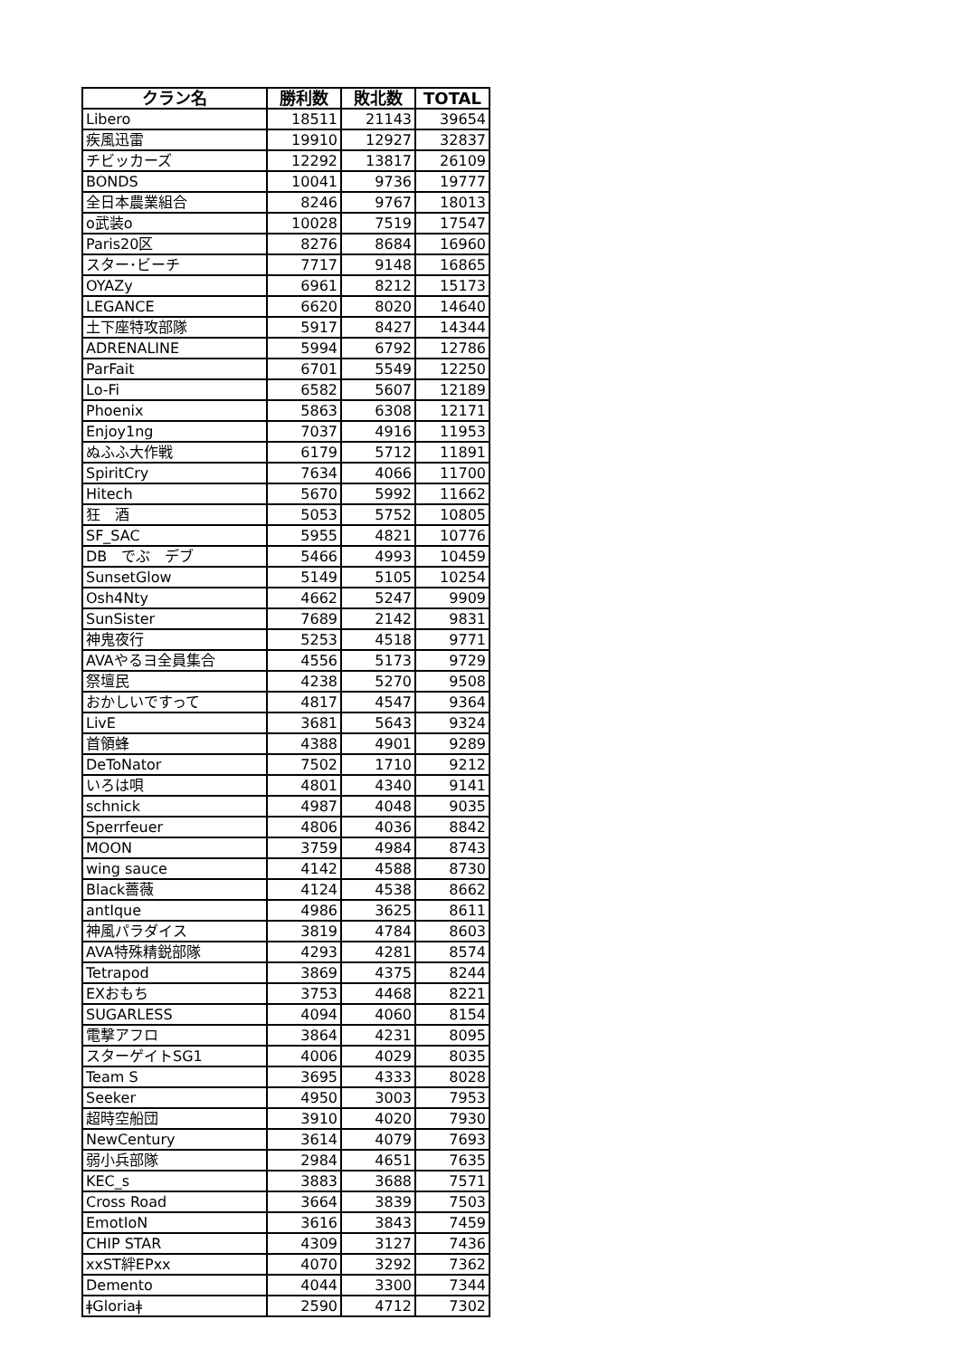| クラン名 | 勝利数 | 敗北数 | TOTAL |
| --- | --- | --- | --- |
| Libero | 18511 | 21143 | 39654 |
| 疾風迅雷 | 19910 | 12927 | 32837 |
| チビッカーズ | 12292 | 13817 | 26109 |
| BONDS | 10041 | 9736 | 19777 |
| 全日本農業組合 | 8246 | 9767 | 18013 |
| o武装o | 10028 | 7519 | 17547 |
| Paris20区 | 8276 | 8684 | 16960 |
| スター･ビーチ | 7717 | 9148 | 16865 |
| OYAZy | 6961 | 8212 | 15173 |
| LEGANCE | 6620 | 8020 | 14640 |
| 土下座特攻部隊 | 5917 | 8427 | 14344 |
| ADRENALINE | 5994 | 6792 | 12786 |
| ParFait | 6701 | 5549 | 12250 |
| Lo-Fi | 6582 | 5607 | 12189 |
| Phoenix | 5863 | 6308 | 12171 |
| Enjoy1ng | 7037 | 4916 | 11953 |
| ぬふふ大作戦 | 6179 | 5712 | 11891 |
| SpiritCry | 7634 | 4066 | 11700 |
| Hitech | 5670 | 5992 | 11662 |
| 狂 酒 | 5053 | 5752 | 10805 |
| SF_SAC | 5955 | 4821 | 10776 |
| DB でぶ デブ | 5466 | 4993 | 10459 |
| SunsetGlow | 5149 | 5105 | 10254 |
| Osh4Nty | 4662 | 5247 | 9909 |
| SunSister | 7689 | 2142 | 9831 |
| 神鬼夜行 | 5253 | 4518 | 9771 |
| AVAやるヨ全員集合 | 4556 | 5173 | 9729 |
| 祭壇民 | 4238 | 5270 | 9508 |
| おかしいですって | 4817 | 4547 | 9364 |
| LivE | 3681 | 5643 | 9324 |
| 首領蜂 | 4388 | 4901 | 9289 |
| DeToNator | 7502 | 1710 | 9212 |
| いろは唄 | 4801 | 4340 | 9141 |
| schnick | 4987 | 4048 | 9035 |
| Sperrfeuer | 4806 | 4036 | 8842 |
| MOON | 3759 | 4984 | 8743 |
| wing sauce | 4142 | 4588 | 8730 |
| Black薔薇 | 4124 | 4538 | 8662 |
| antIque | 4986 | 3625 | 8611 |
| 神風パラダイス | 3819 | 4784 | 8603 |
| AVA特殊精鋭部隊 | 4293 | 4281 | 8574 |
| Tetrapod | 3869 | 4375 | 8244 |
| EXおもち | 3753 | 4468 | 8221 |
| SUGARLESS | 4094 | 4060 | 8154 |
| 電撃アフロ | 3864 | 4231 | 8095 |
| スターゲイトSG1 | 4006 | 4029 | 8035 |
| Team S | 3695 | 4333 | 8028 |
| Seeker | 4950 | 3003 | 7953 |
| 超時空船団 | 3910 | 4020 | 7930 |
| NewCentury | 3614 | 4079 | 7693 |
| 弱小兵部隊 | 2984 | 4651 | 7635 |
| KEC_s | 3883 | 3688 | 7571 |
| Cross Road | 3664 | 3839 | 7503 |
| EmotIoN | 3616 | 3843 | 7459 |
| CHIP STAR | 4309 | 3127 | 7436 |
| xxST絆EPxx | 4070 | 3292 | 7362 |
| Demento | 4044 | 3300 | 7344 |
| ǂGloriaǂ | 2590 | 4712 | 7302 |